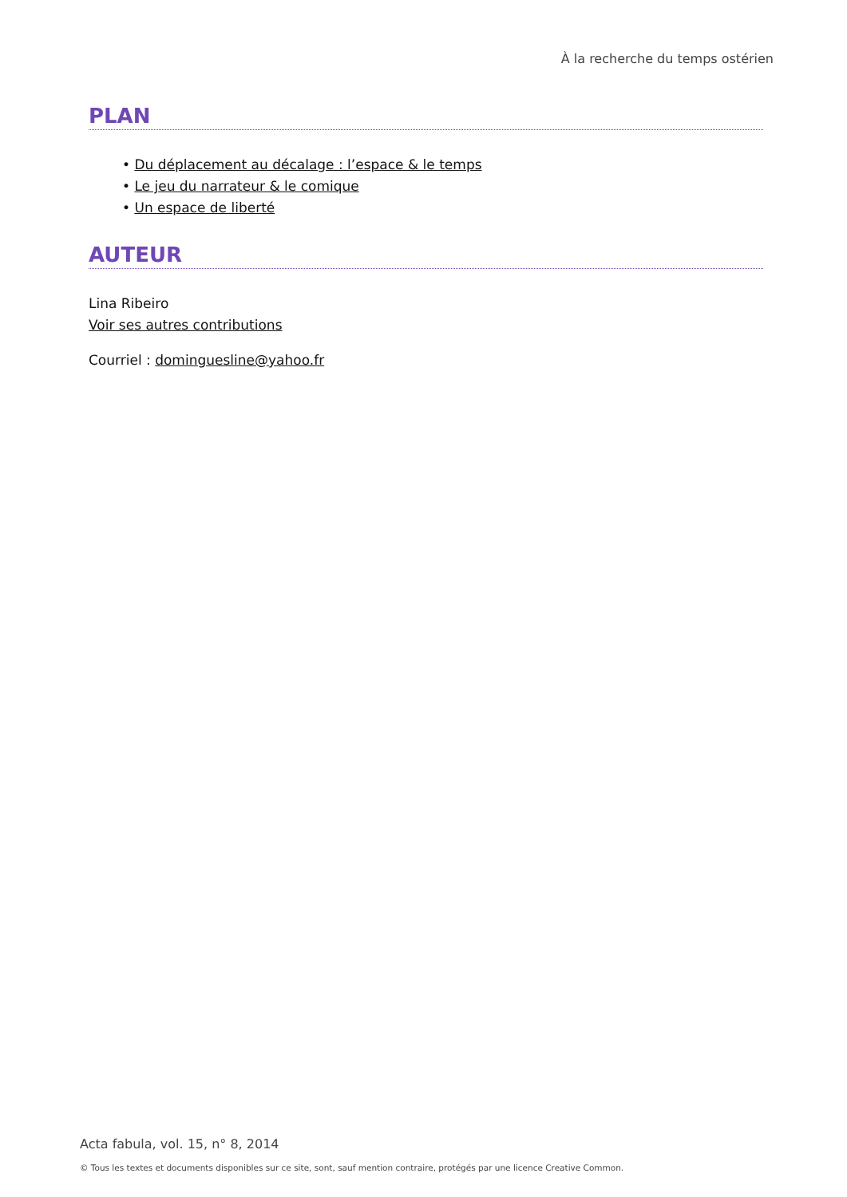À la recherche du temps ostérien
PLAN
• Du déplacement au décalage : l’espace & le temps
• Le jeu du narrateur & le comique
• Un espace de liberté
AUTEUR
Lina Ribeiro
Voir ses autres contributions
Courriel : dominguesline@yahoo.fr
Acta fabula, vol. 15, n° 8, 2014
© Tous les textes et documents disponibles sur ce site, sont, sauf mention contraire, protégés par une licence Creative Common.